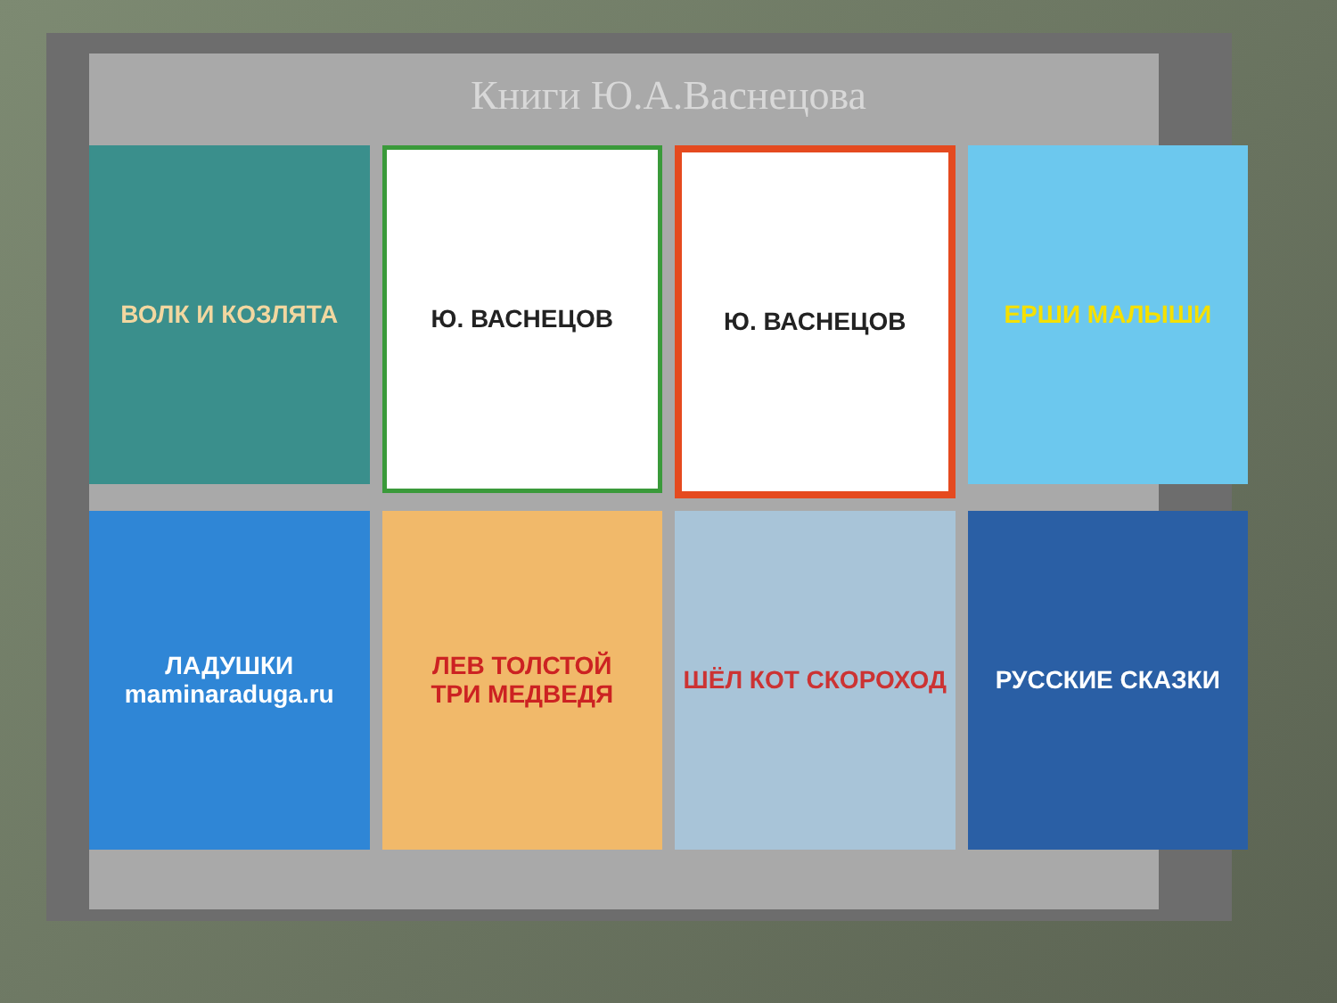Книги Ю.А.Васнецова
ВОЛК И КОЗЛЯТА
Ю. ВАСНЕЦОВ
Ю. ВАСНЕЦОВ
ЕРШИ МАЛЫШИ
ЛАДУШКИ
maminaraduga.ru
ЛЕВ ТОЛСТОЙ
ТРИ МЕДВЕДЯ
ШЁЛ КОТ СКОРОХОД
РУССКИЕ СКАЗКИ